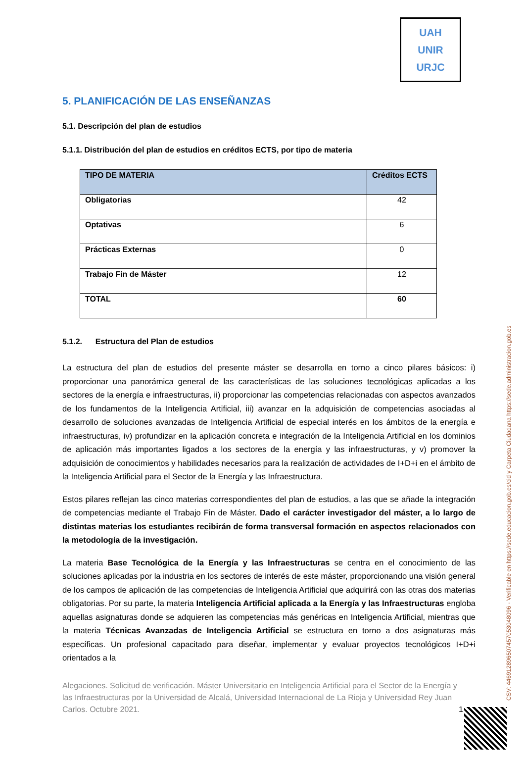UAH
UNIR
URJC
5. PLANIFICACIÓN DE LAS ENSEÑANZAS
5.1. Descripción del plan de estudios
5.1.1. Distribución del plan de estudios en créditos ECTS, por tipo de materia
| TIPO DE MATERIA | Créditos ECTS |
| --- | --- |
| Obligatorias | 42 |
| Optativas | 6 |
| Prácticas Externas | 0 |
| Trabajo Fin de Máster | 12 |
| TOTAL | 60 |
5.1.2. Estructura del Plan de estudios
La estructura del plan de estudios del presente máster se desarrolla en torno a cinco pilares básicos: i) proporcionar una panorámica general de las características de las soluciones tecnológicas aplicadas a los sectores de la energía e infraestructuras, ii) proporcionar las competencias relacionadas con aspectos avanzados de los fundamentos de la Inteligencia Artificial, iii) avanzar en la adquisición de competencias asociadas al desarrollo de soluciones avanzadas de Inteligencia Artificial de especial interés en los ámbitos de la energía e infraestructuras, iv) profundizar en la aplicación concreta e integración de la Inteligencia Artificial en los dominios de aplicación más importantes ligados a los sectores de la energía y las infraestructuras, y v) promover la adquisición de conocimientos y habilidades necesarios para la realización de actividades de I+D+i en el ámbito de la Inteligencia Artificial para el Sector de la Energía y las Infraestructura.
Estos pilares reflejan las cinco materias correspondientes del plan de estudios, a las que se añade la integración de competencias mediante el Trabajo Fin de Máster. Dado el carácter investigador del máster, a lo largo de distintas materias los estudiantes recibirán de forma transversal formación en aspectos relacionados con la metodología de la investigación.
La materia Base Tecnológica de la Energía y las Infraestructuras se centra en el conocimiento de las soluciones aplicadas por la industria en los sectores de interés de este máster, proporcionando una visión general de los campos de aplicación de las competencias de Inteligencia Artificial que adquirirá con las otras dos materias obligatorias. Por su parte, la materia Inteligencia Artificial aplicada a la Energía y las Infraestructuras engloba aquellas asignaturas donde se adquieren las competencias más genéricas en Inteligencia Artificial, mientras que la materia Técnicas Avanzadas de Inteligencia Artificial se estructura en torno a dos asignaturas más específicas. Un profesional capacitado para diseñar, implementar y evaluar proyectos tecnológicos I+D+i orientados a la
Alegaciones. Solicitud de verificación. Máster Universitario en Inteligencia Artificial para el Sector de la Energía y las Infraestructuras por la Universidad de Alcalá, Universidad Internacional de La Rioja y Universidad Rey Juan Carlos. Octubre 2021. 1
CSV: 446912896507457053048096 - Verificable en https://sede.educacion.gob.es/cid y Carpeta Ciudadana https://sede.administracion.gob.es